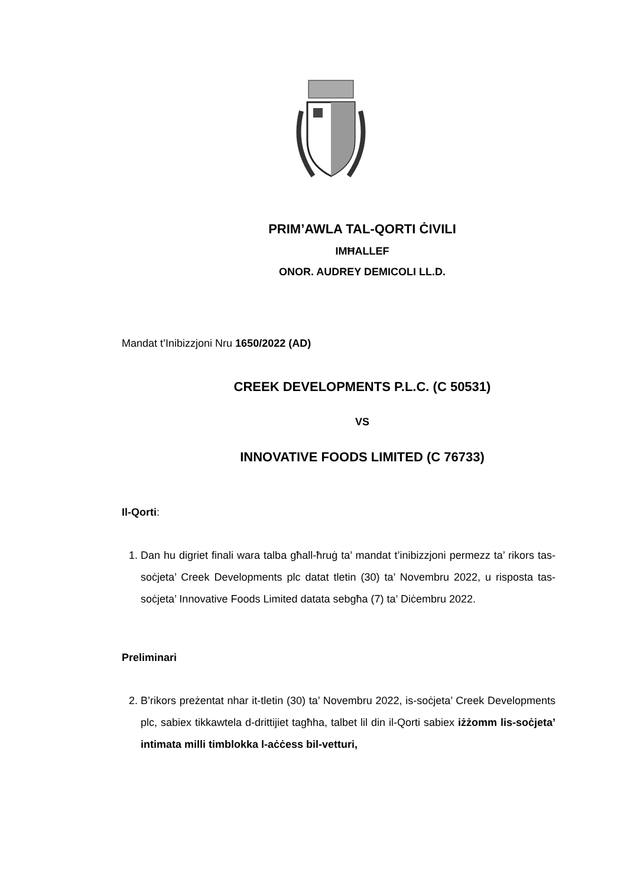PRIM’AWLA TAL-QORTI ĊIVILI
IMĦALLEF
ONOR. AUDREY DEMICOLI LL.D.
Mandat t’Inibizzjoni Nru 1650/2022 (AD)
CREEK DEVELOPMENTS P.L.C. (C 50531)
VS
INNOVATIVE FOODS LIMITED (C 76733)
Il-Qorti:
1. Dan hu digriet finali wara talba għall-ħruġ ta’ mandat t’inibizzjoni permezz ta’ rikors tas-soċjeta’ Creek Developments plc datat tletin (30) ta’ Novembru 2022, u risposta tas-soċjeta’ Innovative Foods Limited datata sebgħa (7) ta’ Diċembru 2022.
Preliminari
2. B’rikors preżentat nhar it-tletin (30) ta’ Novembru 2022, is-soċjeta’ Creek Developments plc, sabiex tikkawtela d-drittijiet tagħha, talbet lil din il-Qorti sabiex iżżomm lis-soċjeta’ intimata milli timblokka l-aċċess bil-vetturi,